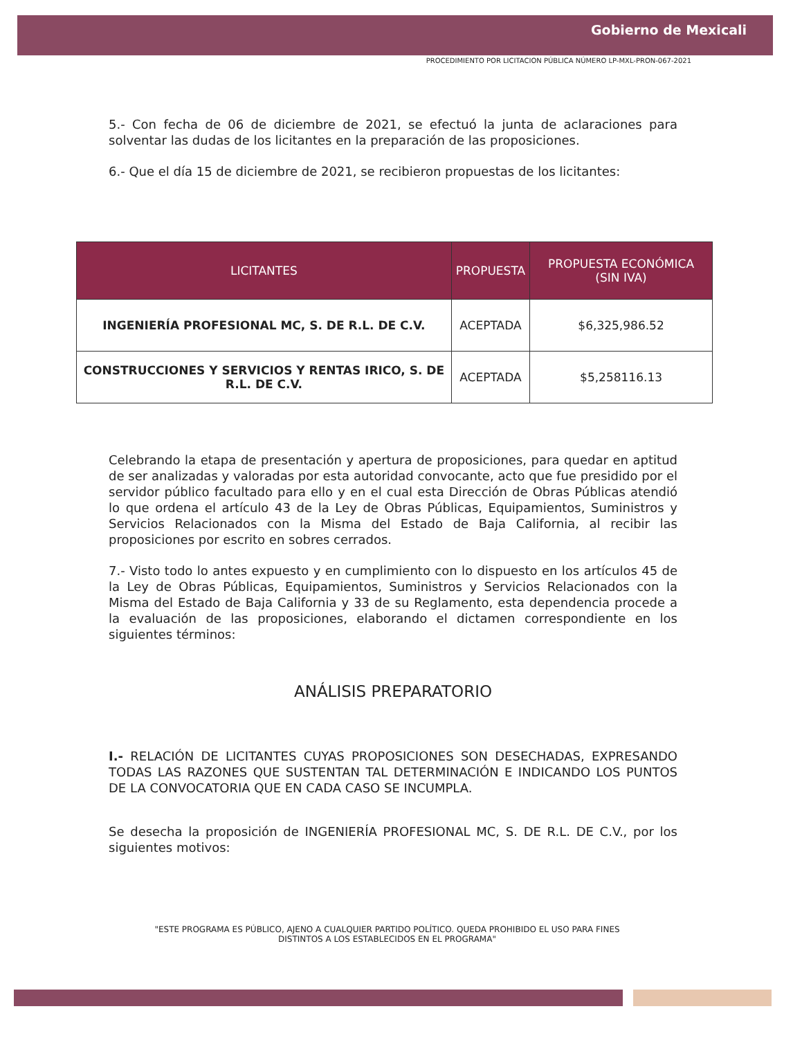Gobierno de Mexicali
PROCEDIMIENTO POR LICITACION PÚBLICA NÚMERO LP-MXL-PRON-067-2021
5.- Con fecha de 06 de diciembre de 2021, se efectuó la junta de aclaraciones para solventar las dudas de los licitantes en la preparación de las proposiciones.
6.- Que el día 15 de diciembre de 2021, se recibieron propuestas de los licitantes:
| LICITANTES | PROPUESTA | PROPUESTA ECONÓMICA (SIN IVA) |
| --- | --- | --- |
| INGENIERÍA PROFESIONAL MC, S. DE R.L. DE C.V. | ACEPTADA | $6,325,986.52 |
| CONSTRUCCIONES Y SERVICIOS Y RENTAS IRICO, S. DE R.L. DE C.V. | ACEPTADA | $5,258116.13 |
Celebrando la etapa de presentación y apertura de proposiciones, para quedar en aptitud de ser analizadas y valoradas por esta autoridad convocante, acto que fue presidido por el servidor público facultado para ello y en el cual esta Dirección de Obras Públicas atendió lo que ordena el artículo 43 de la Ley de Obras Públicas, Equipamientos, Suministros y Servicios Relacionados con la Misma del Estado de Baja California, al recibir las proposiciones por escrito en sobres cerrados.
7.- Visto todo lo antes expuesto y en cumplimiento con lo dispuesto en los artículos 45 de la Ley de Obras Públicas, Equipamientos, Suministros y Servicios Relacionados con la Misma del Estado de Baja California y 33 de su Reglamento, esta dependencia procede a la evaluación de las proposiciones, elaborando el dictamen correspondiente en los siguientes términos:
ANÁLISIS PREPARATORIO
I.- RELACIÓN DE LICITANTES CUYAS PROPOSICIONES SON DESECHADAS, EXPRESANDO TODAS LAS RAZONES QUE SUSTENTAN TAL DETERMINACIÓN E INDICANDO LOS PUNTOS DE LA CONVOCATORIA QUE EN CADA CASO SE INCUMPLA.
Se desecha la proposición de INGENIERÍA PROFESIONAL MC, S. DE R.L. DE C.V., por los siguientes motivos:
"ESTE PROGRAMA ES PÚBLICO, AJENO A CUALQUIER PARTIDO POLÍTICO. QUEDA PROHIBIDO EL USO PARA FINES DISTINTOS A LOS ESTABLECIDOS EN EL PROGRAMA"